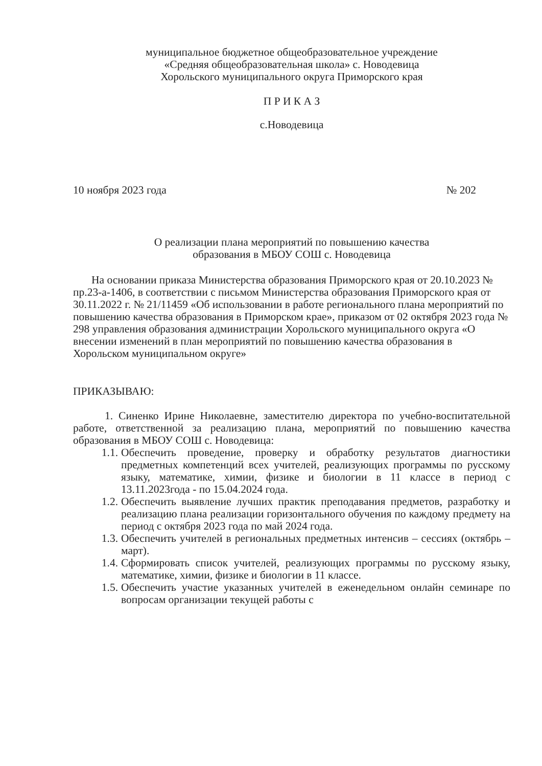муниципальное бюджетное общеобразовательное учреждение
«Средняя общеобразовательная школа» с. Новодевица
Хорольского муниципального округа Приморского края
П Р И К А З
с.Новодевица
10 ноября 2023 года № 202
О реализации плана мероприятий по повышению качества
образования в МБОУ СОШ с. Новодевица
На основании приказа Министерства образования Приморского края от 20.10.2023 № пр.23-а-1406, в соответствии с письмом Министерства образования Приморского края от 30.11.2022 г. № 21/11459 «Об использовании в работе регионального плана мероприятий по повышению качества образования в Приморском крае», приказом от 02 октября 2023 года № 298 управления образования администрации Хорольского муниципального округа «О внесении изменений в план мероприятий по повышению качества образования в Хорольском муниципальном округе»
ПРИКАЗЫВАЮ:
1. Синенко Ирине Николаевне, заместителю директора по учебно-воспитательной работе, ответственной за реализацию плана, мероприятий по повышению качества образования в МБОУ СОШ с. Новодевица:
1.1. Обеспечить проведение, проверку и обработку результатов диагностики предметных компетенций всех учителей, реализующих программы по русскому языку, математике, химии, физике и биологии в 11 классе в период с 13.11.2023года - по 15.04.2024 года.
1.2. Обеспечить выявление лучших практик преподавания предметов, разработку и реализацию плана реализации горизонтального обучения по каждому предмету на период с октября 2023 года по май 2024 года.
1.3. Обеспечить учителей в региональных предметных интенсив – сессиях (октябрь – март).
1.4. Сформировать список учителей, реализующих программы по русскому языку, математике, химии, физике и биологии в 11 классе.
1.5. Обеспечить участие указанных учителей в еженедельном онлайн семинаре по вопросам организации текущей работы с